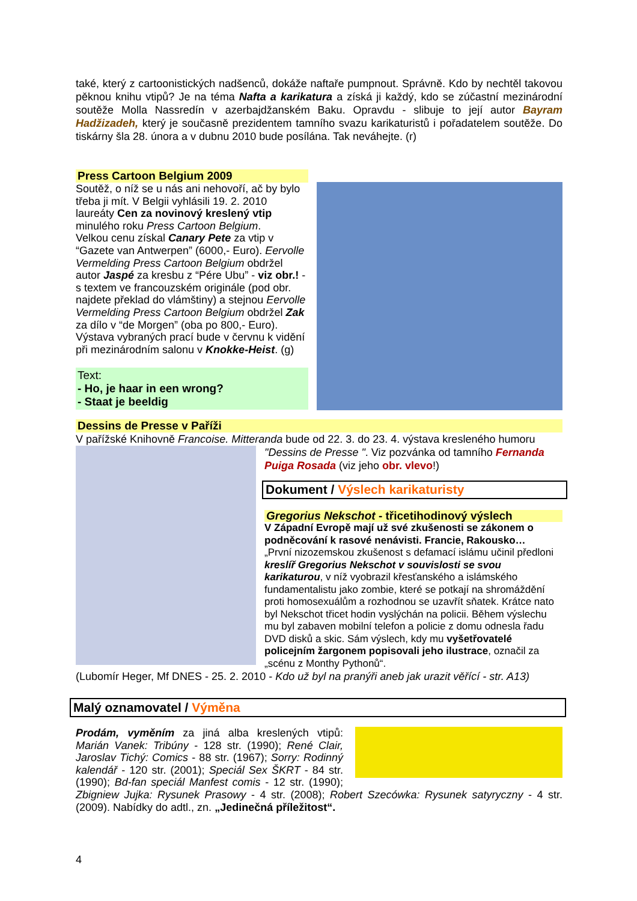také, který z cartoonistických nadšenců, dokáže naftaře pumpnout. Správně. Kdo by nechtěl takovou pěknou knihu vtipů? Je na téma Nafta a karikatura a získá ji každý, kdo se zúčastní mezinárodní soutěže Molla Nassredín v azerbajdžanském Baku. Opravdu - slibuje to její autor Bayram Hadžizadeh, který je současně prezidentem tamního svazu karikaturistů i pořadatelem soutěže. Do tiskárny šla 28. února a v dubnu 2010 bude posílána. Tak neváhejte. (r)
Press Cartoon Belgium 2009
Soutěž, o níž se u nás ani nehovoří, ač by bylo třeba ji mít. V Belgii vyhlásili 19. 2. 2010 laureáty Cen za novinový kreslený vtip minulého roku Press Cartoon Belgium.
Velkou cenu získal Canary Pete za vtip v “Gazete van Antwerpen” (6000,- Euro). Eervolle Vermelding Press Cartoon Belgium obdržel autor Jaspé za kresbu z “Pére Ubu” - viz obr.! - s textem ve francouzském originále (pod obr. najdete překlad do vlámštiny) a stejnou Eervolle Vermelding Press Cartoon Belgium obdržel Zak za dílo v “de Morgen” (oba po 800,- Euro).
Výstava vybraných prací bude v červnu k vidění při mezinárodním salonu v Knokke-Heist. (g)
Text:
- Ho, je haar in een wrong?
- Staat je beeldig
Dessins de Presse v Paříži
V pařížské Knihovně Francoise. Mitteranda bude od 22. 3. do 23. 4. výstava kresleného humoru
"Dessins de Presse ". Viz pozvánka od tamního Fernanda Puiga Rosada (viz jeho obr. vlevo!)
Dokument / Výslech karikaturisty
Gregorius Nekschot - třicetihodinový výslech
V Západní Evropě mají už své zkušenosti se zákonem o podněcování k rasové nenávisti. Francie, Rakousko…
„První nizozemskou zkušenost s defamací islámu učinil předloni kreslíř Gregorius Nekschot v souvislosti se svou karikaturou, v níž vyobrazil křesťanského a islámského fundamentalistu jako zombie, které se potkají na shromáždění proti homosexuálům a rozhodnou se uzavřít sňatek. Krátce nato byl Nekschot třicet hodin vyslýchán na policii. Během výslechu mu byl zabaven mobilní telefon a policie z domu odnesla řadu DVD disků a skic. Sám výslech, kdy mu vyšetřovatelé policejním žargonem popisovali jeho ilustrace, označil za „scénu z Monthy Pythonů“.
(Lubomír Heger, Mf DNES - 25. 2. 2010 - Kdo už byl na pranýři aneb jak urazit věřící - str. A13)
Malý oznamovatel / Výměna
Prodám, vyměním za jiná alba kreslených vtipů: Marián Vanek: Tribúny - 128 str. (1990); René Clair, Jaroslav Tichý: Comics - 88 str. (1967); Sorry: Rodinný kalendář - 120 str. (2001); Speciál Sex ŠKRT - 84 str. (1990); Bd-fan speciál Manfest comis - 12 str. (1990); Zbigniew Jujka: Rysunek Prasowy - 4 str. (2008); Robert Szecówka: Rysunek satyryczny - 4 str. (2009). Nabídky do adtl., zn. „Jedinečná příležitost“.
4